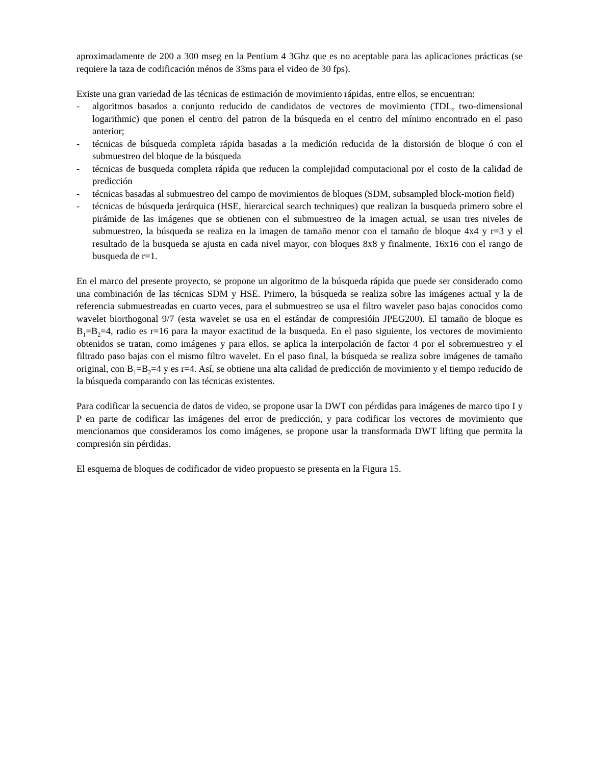aproximadamente de 200 a 300 mseg en la Pentium 4 3Ghz que es no aceptable para las aplicaciones prácticas (se requiere la taza de codificación ménos de 33ms para el video de 30 fps).
Existe una gran variedad de las técnicas de estimación de movimiento rápidas, entre ellos, se encuentran:
- algoritmos basados a conjunto reducido de candidatos de vectores de movimiento (TDL, two-dimensional logarithmic) que ponen el centro del patron de la búsqueda en el centro del mínimo encontrado en el paso anterior;
- técnicas de búsqueda completa rápida basadas a la medición reducida de la distorsión de bloque ó con el submuestreo del bloque de la búsqueda
- técnicas de busqueda completa rápida que reducen la complejidad computacional por el costo de la calidad de predicción
- técnicas basadas al submuestreo del campo de movimientos de bloques (SDM, subsampled block-motion field)
- técnicas de búsqueda jerárquica (HSE, hierarcical search techniques) que realizan la busqueda primero sobre el pirámide de las imágenes que se obtienen con el submuestreo de la imagen actual, se usan tres niveles de submuestreo, la búsqueda se realiza en la imagen de tamaño menor con el tamaño de bloque 4x4 y r=3 y el resultado de la busqueda se ajusta en cada nivel mayor, con bloques 8x8 y finalmente, 16x16 con el rango de busqueda de r=1.
En el marco del presente proyecto, se propone un algoritmo de la búsqueda rápida que puede ser considerado como una combinación de las técnicas SDM y HSE. Primero, la búsqueda se realiza sobre las imágenes actual y la de referencia submuestreadas en cuarto veces, para el submuestreo se usa el filtro wavelet paso bajas conocidos como wavelet biorthogonal 9/7 (esta wavelet se usa en el estándar de compresióin JPEG200). El tamaño de bloque es B<sub>1</sub>=B<sub>2</sub>=4, radio es r=16 para la mayor exactitud de la busqueda. En el paso siguiente, los vectores de movimiento obtenidos se tratan, como imágenes y para ellos, se aplica la interpolación de factor 4 por el sobremuestreo y el filtrado paso bajas con el mismo filtro wavelet. En el paso final, la búsqueda se realiza sobre imágenes de tamaño original, con B<sub>1</sub>=B<sub>2</sub>=4 y es r=4. Así, se obtiene una alta calidad de predicción de movimiento y el tiempo reducido de la búsqueda comparando con las técnicas existentes.
Para codificar la secuencia de datos de video, se propone usar la DWT con pérdidas para imágenes de marco tipo I y P en parte de codificar las imágenes del error de predicción, y para codificar los vectores de movimiento que mencionamos que consideramos los como imágenes, se propone usar la transformada DWT lifting que permita la compresión sin pérdidas.
El esquema de bloques de codificador de video propuesto se presenta en la Figura 15.